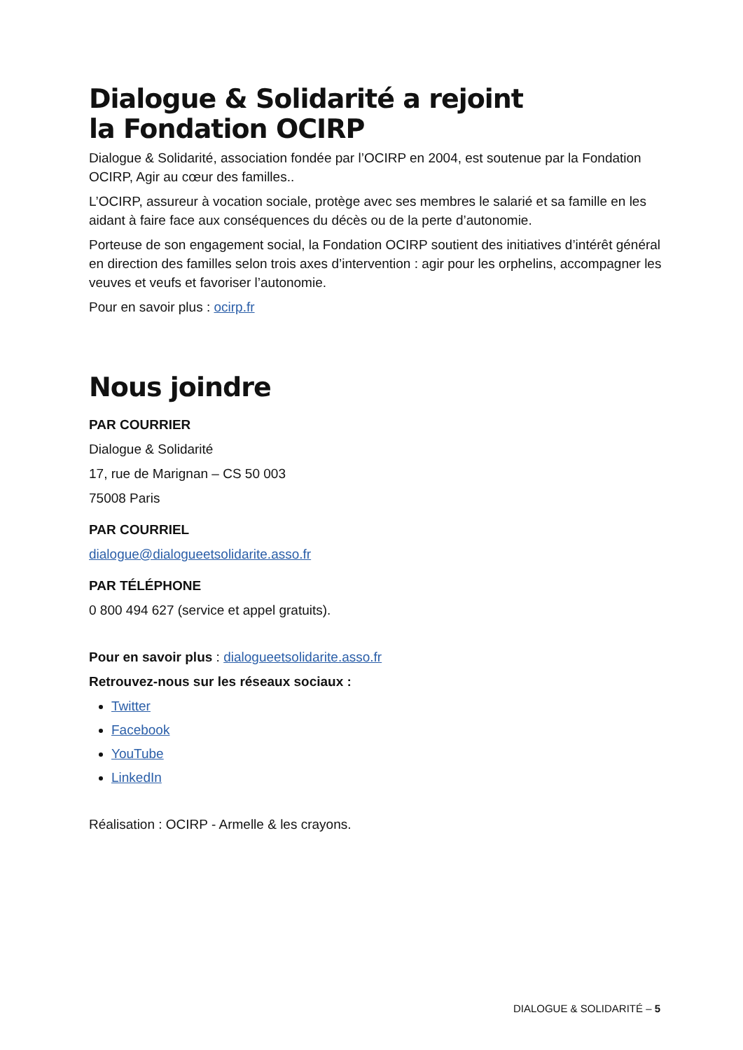Dialogue & Solidarité a rejoint
la Fondation OCIRP
Dialogue & Solidarité, association fondée par l’OCIRP en 2004, est soutenue par la Fondation OCIRP, Agir au cœur des familles..
L’OCIRP, assureur à vocation sociale, protège avec ses membres le salarié et sa famille en les aidant à faire face aux conséquences du décès ou de la perte d’autonomie.
Porteuse de son engagement social, la Fondation OCIRP soutient des initiatives d’intérêt général en direction des familles selon trois axes d’intervention : agir pour les orphelins, accompagner les veuves et veufs et favoriser l’autonomie.
Pour en savoir plus : ocirp.fr
Nous joindre
PAR COURRIER
Dialogue & Solidarité
17, rue de Marignan – CS 50 003
75008 Paris
PAR COURRIEL
dialogue@dialogueetsolidarite.asso.fr
PAR TÉLÉPHONE
0 800 494 627 (service et appel gratuits).
Pour en savoir plus : dialogueetsolidarite.asso.fr
Retrouvez-nous sur les réseaux sociaux :
Twitter
Facebook
YouTube
LinkedIn
Réalisation : OCIRP - Armelle & les crayons.
DIALOGUE & SOLIDARITÉ – 5